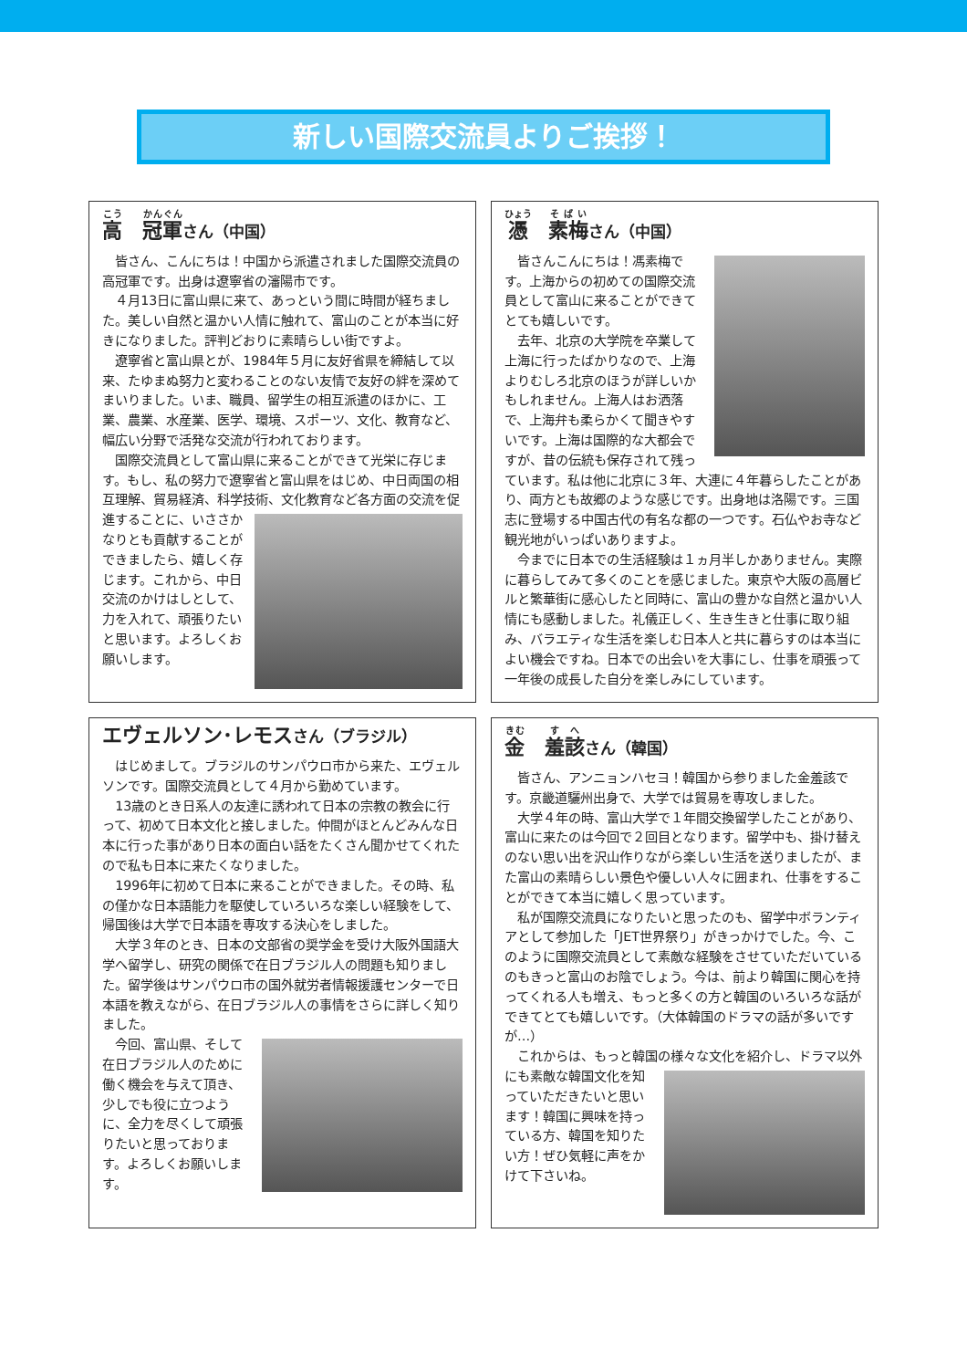新しい国際交流員よりご挨拶！
高　冠軍さん（中国）
皆さん、こんにちは！中国から派遣されました国際交流員の高冠軍です。出身は遼寧省の瀋陽市です。
４月13日に富山県に来て、あっという間に時間が経ちました。美しい自然と温かい人情に触れて、富山のことが本当に好きになりました。評判どおりに素晴らしい街ですよ。
遼寧省と富山県とが、1984年５月に友好省県を締結して以来、たゆまぬ努力と変わることのない友情で友好の絆を深めてまいりました。いま、職員、留学生の相互派遣のほかに、工業、農業、水産業、医学、環境、スポーツ、文化、教育など、幅広い分野で活発な交流が行われております。
国際交流員として富山県に来ることができて光栄に存じます。もし、私の努力で遼寧省と富山県をはじめ、中日両国の相互理解、貿易経済、科学技術、文化教育など各方面 の交流を促進することに、いささかなりとも貢献することができましたら、嬉しく存じます。これから、中日交流のかけはしとして、力を入れて、頑張りたいと思います。よろしくお願いします。
憑　素梅さん（中国）
皆さんこんにちは！馮素梅です。上海からの初めての国際交流員として富山に来ることができてとても嬉しいです。
去年、北京の大学院を卒業して上海に行ったばかりなので、上海よりむしろ北京のほうが詳しいかもしれません。上海人はお洒落で、上海弁も柔らかくて聞きやすいです。上海は国際的な大都会ですが、昔の伝統も保存されて残っています。私は他に北京に３年、大連に４年暮らしたことがあり、両方とも故郷のような感じです。出身地は洛陽です。三国志に登場する中国古代の有名な都の一つです。石仏やお寺など観光地がいっぱいありますよ。
今までに日本での生活経験は１ヵ月半しかありません。実際に暮らしてみて多くのことを感じました。東京や大阪の高層ビルと繁華街に感心したと同時に、富山の豊かな自然と温かい人情にも感動しました。礼儀正しく、生き生きと仕事に取り組み、バラエティな生活を楽しむ日本人と共に暮らすのは本当によい機会ですね。日本での出会いを大事にし、仕事を頑張って一年後の成長した自分を楽しみにしています。
エヴェルソン･レモスさん（ブラジル）
はじめまして。ブラジルのサンパウロ市から来た、エヴェルソンです。国際交流員として４月から勤めています。
13歳のとき日系人の友達に誘われて日本の宗教の教会に行って、初めて日本文化と接しました。仲間がほとんどみんな日本に行った事があり日本の面白い話をたくさん聞かせてくれたので私も日本に来たくなりました。
1996年に初めて日本に来ることができました。その時、私の僅かな日本語能力を駆使していろいろな楽しい経験をして、帰国後は大学で日本語を専攻する決心をしました。
大学３年のとき、日本の文部省の奨学金を受け大阪外国語大学へ留学し、研究の関係で在日ブラジル人の問題も知りました。留学後はサンパウロ市の国外就労者情報援護センターで日本語を教えながら、在日ブラジル人の事情をさらに詳しく知りました。
今回、富山県、そして在日ブラジル人のために働く機会を与えて頂き、少しでも役に立つように、全力を尽くして頑張りたいと思っております。よろしくお願いします。
金　羞該さん（韓国）
皆さん、アンニョンハセヨ！韓国から参りました金羞該です。京畿道驪州出身で、大学では貿易を専攻しました。
大学４年の時、富山大学で１年間交換留学したことがあり、富山に来たのは今回で２回目となります。留学中も、掛け替えのない思い出を沢山作りながら楽しい生活を送りましたが、また富山の素晴らしい景色や優しい人々に囲まれ、仕事をすることができて本当に嬉しく思っています。
私が国際交流員になりたいと思ったのも、留学中ボランティアとして参加した「JET世界祭り」がきっかけでした。今、このように国際交流員として素敵な経験をさせていただいているのもきっと富山のお陰でしょう。今は、前より韓国に関心を持ってくれる人も増え、もっと多くの方と韓国のいろいろな話ができてとても嬉しいです。（大体韓国のドラマの話が多いですが…）
これからは、もっと韓国の様々な文化を紹介し、ドラマ 以外にも素敵な韓国文化を知っていただきたいと思います！韓国に興味を持っている方、韓国を知りたい方！ぜひ気軽に声をかけて下さいね。